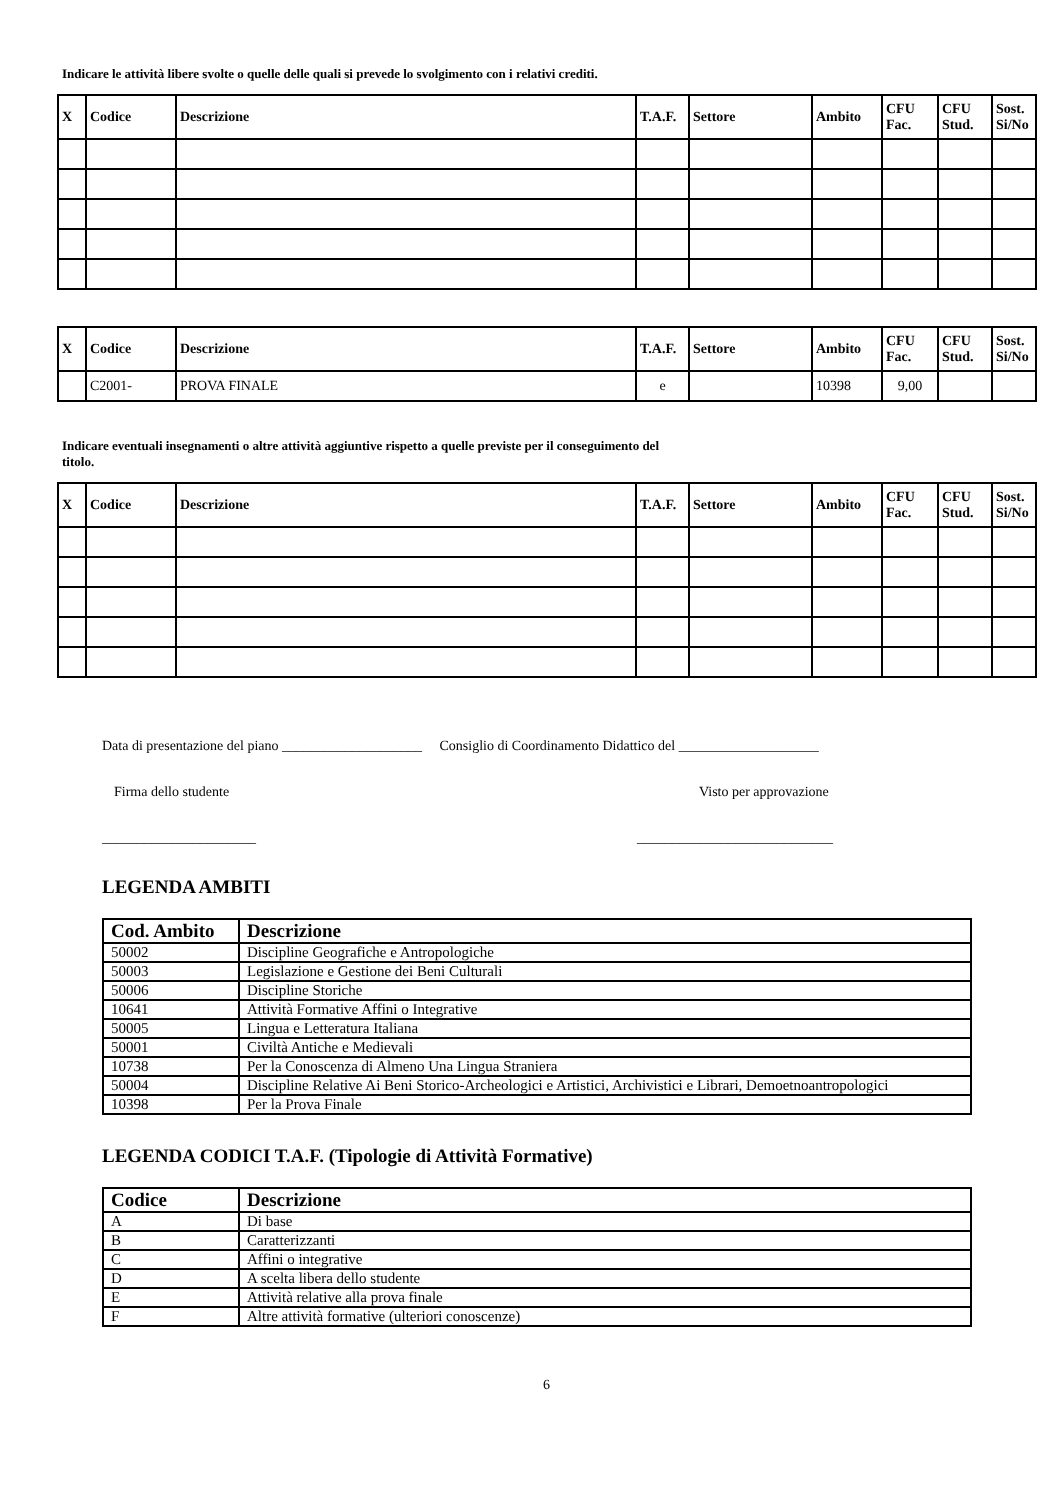Indicare le attività libere svolte o quelle delle quali si prevede lo svolgimento con i relativi crediti.
| X | Codice | Descrizione | T.A.F. | Settore | Ambito | CFU Fac. | CFU Stud. | Sost. Si/No |
| --- | --- | --- | --- | --- | --- | --- | --- | --- |
| X | Codice | Descrizione | T.A.F. | Settore | Ambito | CFU Fac. | CFU Stud. | Sost. Si/No |
| --- | --- | --- | --- | --- | --- | --- | --- | --- |
| | C2001- | PROVA FINALE | e | | 10398 | 9,00 | | |
Indicare eventuali insegnamenti o altre attività aggiuntive rispetto a quelle previste per il conseguimento del titolo.
| X | Codice | Descrizione | T.A.F. | Settore | Ambito | CFU Fac. | CFU Stud. | Sost. Si/No |
| --- | --- | --- | --- | --- | --- | --- | --- | --- |
Data di presentazione del piano ____________________ Consiglio di Coordinamento Didattico del ____________________
Firma dello studente Visto per approvazione
______________________ ____________________________
LEGENDA AMBITI
| Cod. Ambito | Descrizione |
| --- | --- |
| 50002 | Discipline Geografiche e Antropologiche |
| 50003 | Legislazione e Gestione dei Beni Culturali |
| 50006 | Discipline Storiche |
| 10641 | Attività Formative Affini o Integrative |
| 50005 | Lingua e Letteratura Italiana |
| 50001 | Civiltà Antiche e Medievali |
| 10738 | Per la Conoscenza di Almeno Una Lingua Straniera |
| 50004 | Discipline Relative Ai Beni Storico-Archeologici e Artistici, Archivistici e Librari, Demoetnoantropologici |
| 10398 | Per la Prova Finale |
LEGENDA CODICI T.A.F. (Tipologie di Attività Formative)
| Codice | Descrizione |
| --- | --- |
| A | Di base |
| B | Caratterizzanti |
| C | Affini o integrative |
| D | A scelta libera dello studente |
| E | Attività relative alla prova finale |
| F | Altre attività formative (ulteriori conoscenze) |
6